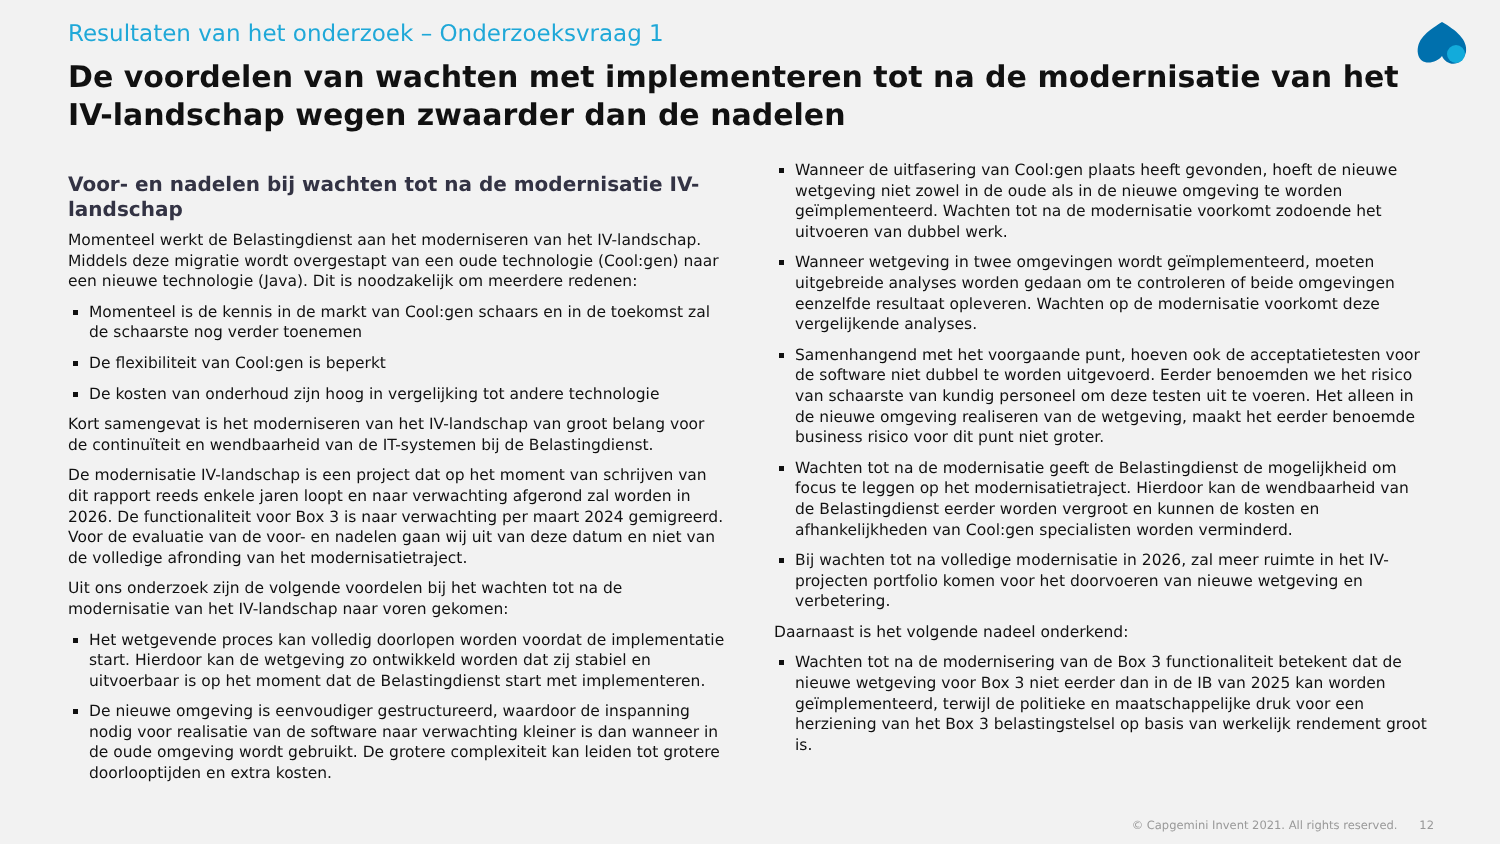Resultaten van het onderzoek – Onderzoeksvraag 1
De voordelen van wachten met implementeren tot na de modernisatie van het IV-landschap wegen zwaarder dan de nadelen
Voor- en nadelen bij wachten tot na de modernisatie IV-landschap
Momenteel werkt de Belastingdienst aan het moderniseren van het IV-landschap. Middels deze migratie wordt overgestapt van een oude technologie (Cool:gen) naar een nieuwe technologie (Java). Dit is noodzakelijk om meerdere redenen:
Momenteel is de kennis in de markt van Cool:gen schaars en in de toekomst zal de schaarste nog verder toenemen
De flexibiliteit van Cool:gen is beperkt
De kosten van onderhoud zijn hoog in vergelijking tot andere technologie
Kort samengevat is het moderniseren van het IV-landschap van groot belang voor de continuïteit en wendbaarheid van de IT-systemen bij de Belastingdienst.
De modernisatie IV-landschap is een project dat op het moment van schrijven van dit rapport reeds enkele jaren loopt en naar verwachting afgerond zal worden in 2026. De functionaliteit voor Box 3 is naar verwachting per maart 2024 gemigreerd. Voor de evaluatie van de voor- en nadelen gaan wij uit van deze datum en niet van de volledige afronding van het modernisatietraject.
Uit ons onderzoek zijn de volgende voordelen bij het wachten tot na de modernisatie van het IV-landschap naar voren gekomen:
Het wetgevende proces kan volledig doorlopen worden voordat de implementatie start. Hierdoor kan de wetgeving zo ontwikkeld worden dat zij stabiel en uitvoerbaar is op het moment dat de Belastingdienst start met implementeren.
De nieuwe omgeving is eenvoudiger gestructureerd, waardoor de inspanning nodig voor realisatie van de software naar verwachting kleiner is dan wanneer in de oude omgeving wordt gebruikt. De grotere complexiteit kan leiden tot grotere doorlooptijden en extra kosten.
Wanneer de uitfasering van Cool:gen plaats heeft gevonden, hoeft de nieuwe wetgeving niet zowel in de oude als in de nieuwe omgeving te worden geïmplementeerd. Wachten tot na de modernisatie voorkomt zodoende het uitvoeren van dubbel werk.
Wanneer wetgeving in twee omgevingen wordt geïmplementeerd, moeten uitgebreide analyses worden gedaan om te controleren of beide omgevingen eenzelfde resultaat opleveren. Wachten op de modernisatie voorkomt deze vergelijkende analyses.
Samenhangend met het voorgaande punt, hoeven ook de acceptatietesten voor de software niet dubbel te worden uitgevoerd. Eerder benoemden we het risico van schaarste van kundig personeel om deze testen uit te voeren. Het alleen in de nieuwe omgeving realiseren van de wetgeving, maakt het eerder benoemde business risico voor dit punt niet groter.
Wachten tot na de modernisatie geeft de Belastingdienst de mogelijkheid om focus te leggen op het modernisatietraject. Hierdoor kan de wendbaarheid van de Belastingdienst eerder worden vergroot en kunnen de kosten en afhankelijkheden van Cool:gen specialisten worden verminderd.
Bij wachten tot na volledige modernisatie in 2026, zal meer ruimte in het IV-projecten portfolio komen voor het doorvoeren van nieuwe wetgeving en verbetering.
Daarnaast is het volgende nadeel onderkend:
Wachten tot na de modernisering van de Box 3 functionaliteit betekent dat de nieuwe wetgeving voor Box 3 niet eerder dan in de IB van 2025 kan worden geïmplementeerd, terwijl de politieke en maatschappelijke druk voor een herziening van het Box 3 belastingstelsel op basis van werkelijk rendement groot is.
© Capgemini Invent 2021. All rights reserved. 12